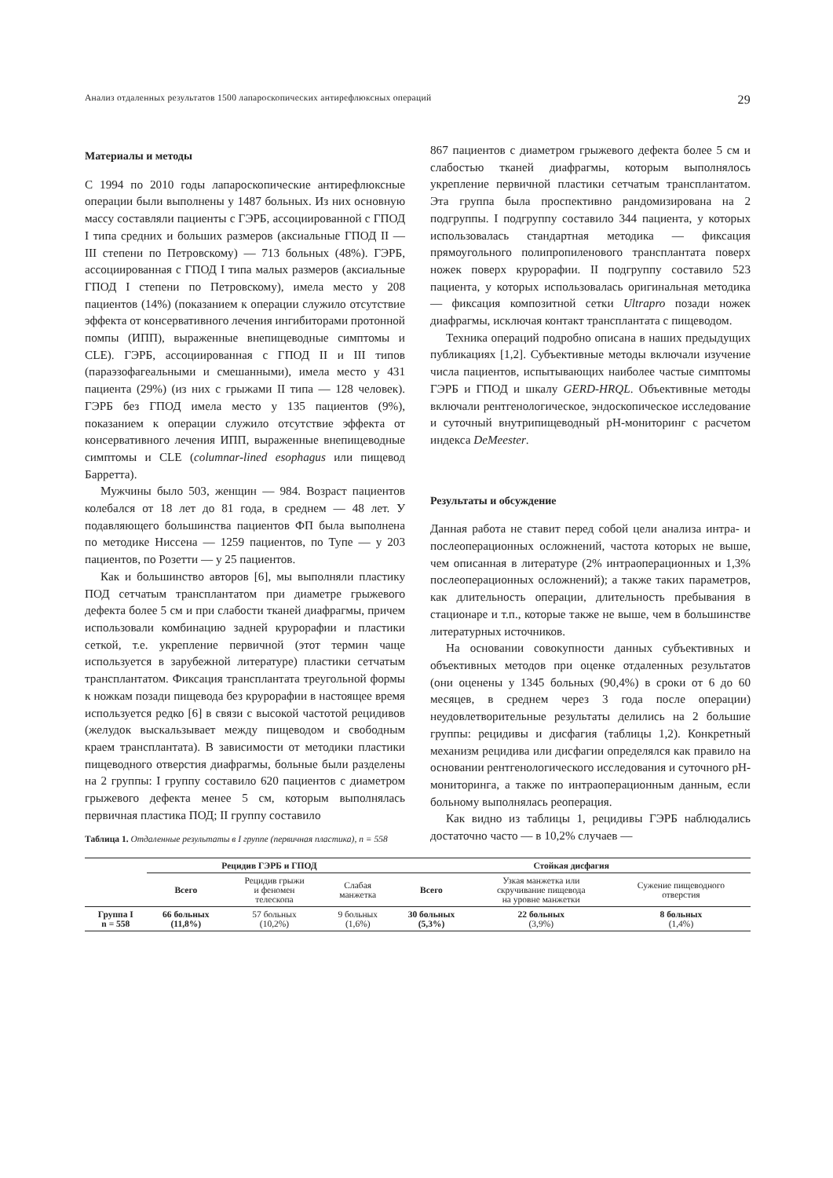Анализ отдаленных результатов 1500 лапароскопических антирефлюксных операций 29
Материалы и методы
С 1994 по 2010 годы лапароскопические антирефлюксные операции были выполнены у 1487 больных. Из них основную массу составляли пациенты с ГЭРБ, ассоциированной с ГПОД I типа средних и больших размеров (аксиальные ГПОД II — III степени по Петровскому) — 713 больных (48%). ГЭРБ, ассоциированная с ГПОД I типа малых размеров (аксиальные ГПОД I степени по Петровскому), имела место у 208 пациентов (14%) (показанием к операции служило отсутствие эффекта от консервативного лечения ингибиторами протонной помпы (ИПП), выраженные внепищеводные симптомы и CLE). ГЭРБ, ассоциированная с ГПОД II и III типов (параэзофагеальными и смешанными), имела место у 431 пациента (29%) (из них с грыжами II типа — 128 человек). ГЭРБ без ГПОД имела место у 135 пациентов (9%), показанием к операции служило отсутствие эффекта от консервативного лечения ИПП, выраженные внепищеводные симптомы и CLE (columnar-lined esophagus или пищевод Барретта).
Мужчины было 503, женщин — 984. Возраст пациентов колебался от 18 лет до 81 года, в среднем — 48 лет. У подавляющего большинства пациентов ФП была выполнена по методике Ниссена — 1259 пациентов, по Тупе — у 203 пациентов, по Розетти — у 25 пациентов.
Как и большинство авторов [6], мы выполняли пластику ПОД сетчатым трансплантатом при диаметре грыжевого дефекта более 5 см и при слабости тканей диафрагмы, причем использовали комбинацию задней крурорафии и пластики сеткой, т.е. укрепление первичной (этот термин чаще используется в зарубежной литературе) пластики сетчатым трансплантатом. Фиксация трансплантата треугольной формы к ножкам позади пищевода без крурорафии в настоящее время используется редко [6] в связи с высокой частотой рецидивов (желудок выскальзывает между пищеводом и свободным краем трансплантата). В зависимости от методики пластики пищеводного отверстия диафрагмы, больные были разделены на 2 группы: I группу составило 620 пациентов с диаметром грыжевого дефекта менее 5 см, которым выполнялась первичная пластика ПОД; II группу составило
867 пациентов с диаметром грыжевого дефекта более 5 см и слабостью тканей диафрагмы, которым выполнялось укрепление первичной пластики сетчатым трансплантатом. Эта группа была проспективно рандомизирована на 2 подгруппы. I подгруппу составило 344 пациента, у которых использовалась стандартная методика — фиксация прямоугольного полипропиленового трансплантата поверх ножек поверх крурорафии. II подгруппу составило 523 пациента, у которых использовалась оригинальная методика — фиксация композитной сетки Ultrapro позади ножек диафрагмы, исключая контакт трансплантата с пищеводом.
Техника операций подробно описана в наших предыдущих публикациях [1,2]. Субъективные методы включали изучение числа пациентов, испытывающих наиболее частые симптомы ГЭРБ и ГПОД и шкалу GERD-HRQL. Объективные методы включали рентгенологическое, эндоскопическое исследование и суточный внутрипищеводный рН-мониторинг с расчетом индекса DeMeester.
Результаты и обсуждение
Данная работа не ставит перед собой цели анализа интра- и послеоперационных осложнений, частота которых не выше, чем описанная в литературе (2% интраоперационных и 1,3% послеоперационных осложнений); а также таких параметров, как длительность операции, длительность пребывания в стационаре и т.п., которые также не выше, чем в большинстве литературных источников.
На основании совокупности данных субъективных и объективных методов при оценке отдаленных результатов (они оценены у 1345 больных (90,4%) в сроки от 6 до 60 месяцев, в среднем через 3 года после операции) неудовлетворительные результаты делились на 2 большие группы: рецидивы и дисфагия (таблицы 1,2). Конкретный механизм рецидива или дисфагии определялся как правило на основании рентгенологического исследования и суточного рН-мониторинга, а также по интраоперационным данным, если больному выполнялась реоперация.
Как видно из таблицы 1, рецидивы ГЭРБ наблюдались достаточно часто — в 10,2% случаев —
Таблица 1. Отдаленные результаты в I группе (первичная пластика), n = 558
| | Рецидив ГЭРБ и ГПОД | | | Стойкая дисфагия | | |
| | Всего | Рецидив грыжи и феномен телескопа | Слабая манжетка | Всего | Узкая манжетка или скручивание пищевода на уровне манжетки | Сужение пищеводного отверстия |
| Группа I n = 558 | 66 больных (11,8%) | 57 больных (10,2%) | 9 больных (1,6%) | 30 больных (5,3%) | 22 больных (3,9%) | 8 больных (1,4%) |